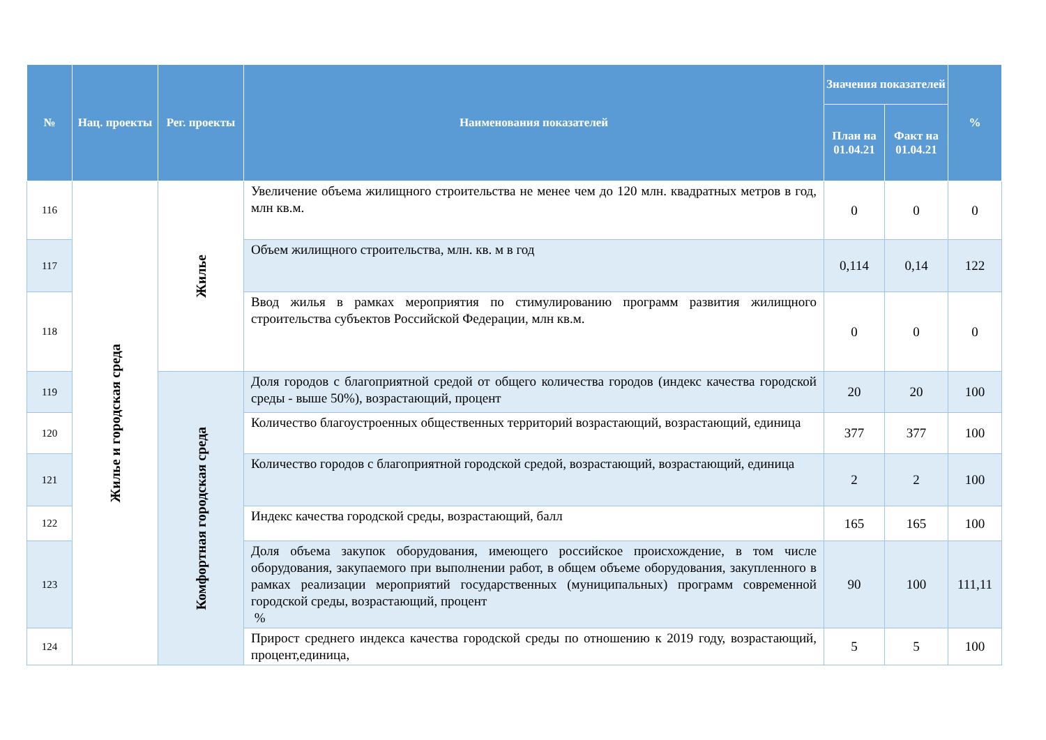| № | Нац. проекты | Рег. проекты | Наименования показателей | Значения показателей | | % |
| --- | --- | --- | --- | --- | --- | --- |
| | | | | План на 01.04.21 | Факт на 01.04.21 | |
| 116 | Жилье и городская среда | Жилье | Увеличение объема жилищного строительства не менее чем до 120 млн. квадратных метров в год, млн кв.м. | 0 | 0 | 0 |
| 117 | | | Объем жилищного строительства, млн. кв. м в год | 0,114 | 0,14 | 122 |
| 118 | | | Ввод жилья в рамках мероприятия по стимулированию программ развития жилищного строительства субъектов Российской Федерации, млн кв.м. | 0 | 0 | 0 |
| 119 | | Комфортная городская среда | Доля городов с благоприятной средой от общего количества городов (индекс качества городской среды - выше 50%), возрастающий, процент | 20 | 20 | 100 |
| 120 | | | Количество благоустроенных общественных территорий возрастающий, возрастающий, единица | 377 | 377 | 100 |
| 121 | | | Количество городов с благоприятной городской средой, возрастающий, возрастающий, единица | 2 | 2 | 100 |
| 122 | | | Индекс качества городской среды, возрастающий, балл | 165 | 165 | 100 |
| 123 | | | Доля объема закупок оборудования, имеющего российское происхождение, в том числе оборудования, закупаемого при выполнении работ, в общем объеме оборудования, закупленного в рамках реализации мероприятий государственных (муниципальных) программ современной городской среды, возрастающий, процент % | 90 | 100 | 111,11 |
| 124 | | | Прирост среднего индекса качества городской среды по отношению к 2019 году, возрастающий, процент,единица, | 5 | 5 | 100 |